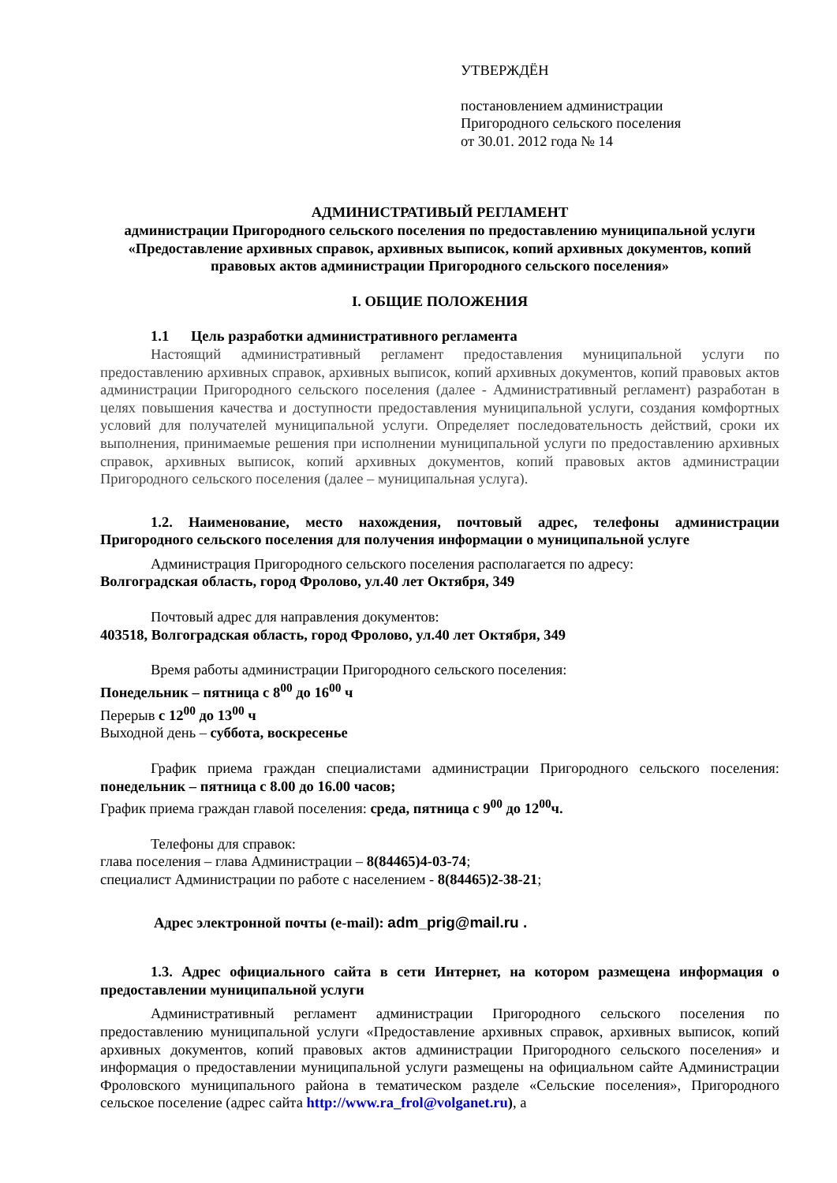УТВЕРЖДЁН
постановлением администрации
Пригородного сельского поселения
от 30.01. 2012 года № 14
АДМИНИСТРАТИВЫЙ РЕГЛАМЕНТ
администрации Пригородного сельского поселения по предоставлению муниципальной услуги «Предоставление архивных справок, архивных выписок, копий архивных документов, копий правовых актов администрации Пригородного сельского поселения»
I. ОБЩИЕ ПОЛОЖЕНИЯ
1.1 Цель разработки административного регламента
Настоящий административный регламент предоставления муниципальной услуги по предоставлению архивных справок, архивных выписок, копий архивных документов, копий правовых актов администрации Пригородного сельского поселения (далее - Административный регламент) разработан в целях повышения качества и доступности предоставления муниципальной услуги, создания комфортных условий для получателей муниципальной услуги. Определяет последовательность действий, сроки их выполнения, принимаемые решения при исполнении муниципальной услуги по предоставлению архивных справок, архивных выписок, копий архивных документов, копий правовых актов администрации Пригородного сельского поселения (далее – муниципальная услуга).
1.2. Наименование, место нахождения, почтовый адрес, телефоны администрации Пригородного сельского поселения для получения информации о муниципальной услуге
Администрация Пригородного сельского поселения располагается по адресу:
Волгоградская область, город Фролово, ул.40 лет Октября, 349
Почтовый адрес для направления документов:
403518, Волгоградская область, город Фролово, ул.40 лет Октября, 349
Время работы администрации Пригородного сельского поселения:
Понедельник – пятница с 8<sup>00</sup> до 16<sup>00</sup> ч
Перерыв с 12<sup>00</sup> до 13<sup>00</sup> ч
Выходной день – суббота, воскресенье
График приема граждан специалистами администрации Пригородного сельского поселения: понедельник – пятница с 8.00 до 16.00 часов;
График приема граждан главой поселения: среда, пятница с 9<sup>00</sup> до 12<sup>00</sup>ч.
Телефоны для справок:
глава поселения – глава Администрации – 8(84465)4-03-74;
специалист Администрации по работе с населением - 8(84465)2-38-21;
Адрес электронной почты (e-mail): adm_prig@mail.ru .
1.3. Адрес официального сайта в сети Интернет, на котором размещена информация о предоставлении муниципальной услуги
Административный регламент администрации Пригородного сельского поселения по предоставлению муниципальной услуги «Предоставление архивных справок, архивных выписок, копий архивных документов, копий правовых актов администрации Пригородного сельского поселения» и информация о предоставлении муниципальной услуги размещены на официальном сайте Администрации Фроловского муниципального района в тематическом разделе «Сельские поселения», Пригородного сельское поселение (адрес сайта http://www.ra_frol@volganet.ru), а